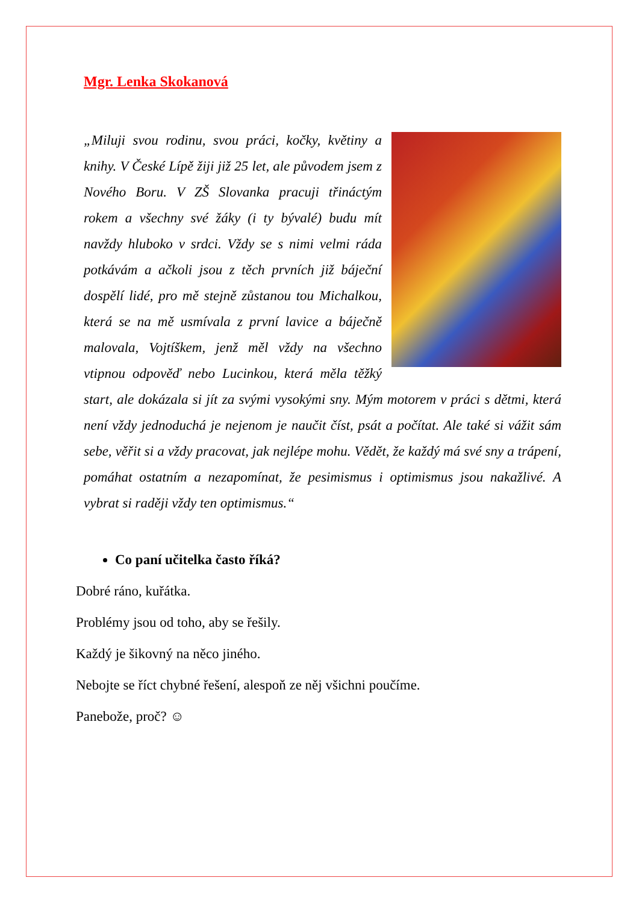Mgr. Lenka Skokanová
„Miluji svou rodinu, svou práci, kočky, květiny a knihy. V České Lípě žiji již 25 let, ale původem jsem z Nového Boru. V ZŠ Slovanka pracuji třináctým rokem a všechny své žáky (i ty bývalé) budu mít navždy hluboko v srdci. Vždy se s nimi velmi ráda potkávám a ačkoli jsou z těch prvních již báječní dospělí lidé, pro mě stejně zůstanou tou Michalkou, která se na mě usmívala z první lavice a báječně malovala, Vojtíškem, jenž měl vždy na všechno vtipnou odpověď nebo Lucinkou, která měla těžký start, ale dokázala si jít za svými vysokými sny. Mým motorem v práci s dětmi, která není vždy jednoduchá je nejenom je naučit číst, psát a počítat. Ale také si vážit sám sebe, věřit si a vždy pracovat, jak nejlépe mohu. Vědět, že každý má své sny a trápení, pomáhat ostatním a nezapomínat, že pesimismus i optimismus jsou nakažlivé. A vybrat si raději vždy ten optimismus.“
Co paní učitelka často říká?
Dobré ráno, kuřátka.
Problémy jsou od toho, aby se řešily.
Každý je šikovný na něco jiného.
Nebojte se říct chybné řešení, alespoň ze něj všichni poučíme.
Panebože, proč? ☺